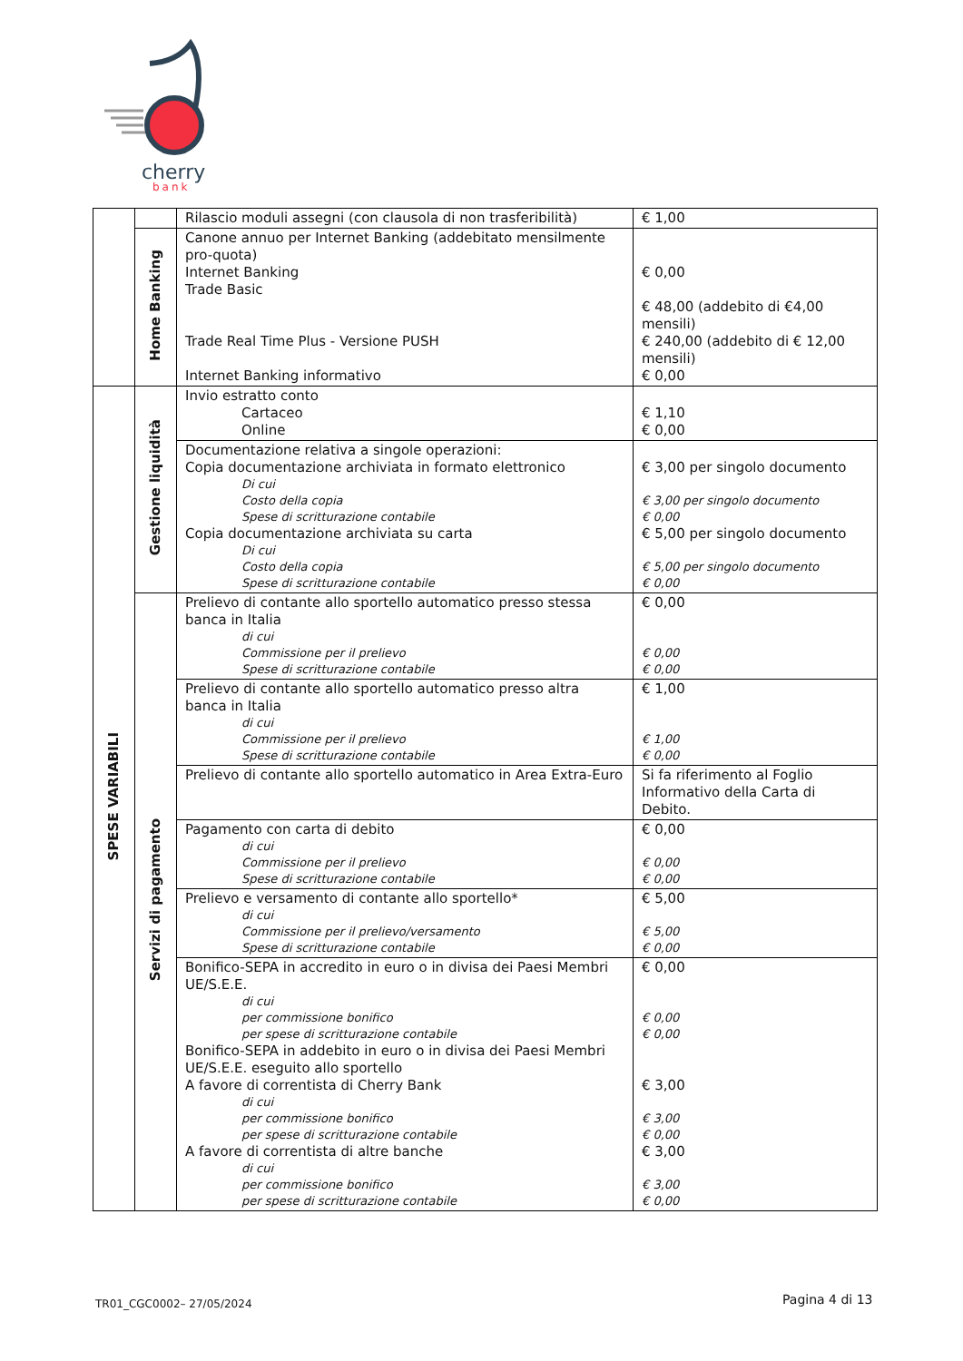cherry
bank
| | | Rilascio moduli assegni (con clausola di non trasferibilità) | € 1,00 |
| | Home Banking | Canone annuo per Internet Banking (addebitato mensilmente pro-quota) Internet Banking Trade Basic Trade Real Time Plus - Versione PUSH Internet Banking informativo | € 0,00 € 48,00 (addebito di €4,00 mensili) € 240,00 (addebito di € 12,00 mensili) € 0,00 |
| SPESE VARIABILI | Gestione liquidità | Invio estratto conto Cartaceo Online | € 1,10 € 0,00 |
| | | Documentazione relativa a singole operazioni: Copia documentazione archiviata in formato elettronico Di cui Costo della copia Spese di scritturazione contabile Copia documentazione archiviata su carta Di cui Costo della copia Spese di scritturazione contabile | € 3,00 per singolo documento € 3,00 per singolo documento € 0,00 € 5,00 per singolo documento € 5,00 per singolo documento € 0,00 |
| | Servizi di pagamento | Prelievo di contante allo sportello automatico presso stessa banca in Italia di cui Commissione per il prelievo Spese di scritturazione contabile | € 0,00 € 0,00 € 0,00 |
| | | Prelievo di contante allo sportello automatico presso altra banca in Italia di cui Commissione per il prelievo Spese di scritturazione contabile | € 1,00 € 1,00 € 0,00 |
| | | Prelievo di contante allo sportello automatico in Area Extra-Euro | Si fa riferimento al Foglio Informativo della Carta di Debito. |
| | | Pagamento con carta di debito di cui Commissione per il prelievo Spese di scritturazione contabile | € 0,00 € 0,00 € 0,00 |
| | | Prelievo e versamento di contante allo sportello* di cui Commissione per il prelievo/versamento Spese di scritturazione contabile | € 5,00 € 5,00 € 0,00 |
| | | Bonifico-SEPA in accredito in euro o in divisa dei Paesi Membri UE/S.E.E. di cui per commissione bonifico per spese di scritturazione contabile Bonifico-SEPA in addebito in euro o in divisa dei Paesi Membri UE/S.E.E. eseguito allo sportello A favore di correntista di Cherry Bank di cui per commissione bonifico per spese di scritturazione contabile A favore di correntista di altre banche di cui per commissione bonifico per spese di scritturazione contabile | € 0,00 € 0,00 € 0,00 € 3,00 € 3,00 € 0,00 € 3,00 € 3,00 € 0,00 |
TR01_CGC0002– 27/05/2024 Pagina 4 di 13